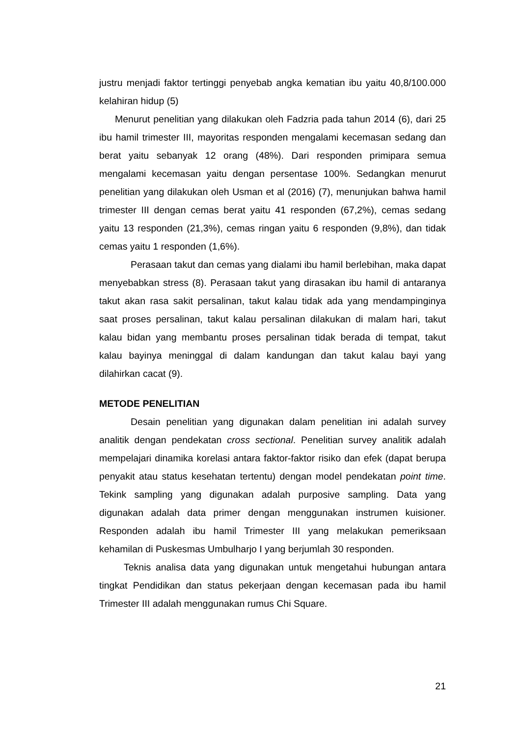justru menjadi faktor tertinggi penyebab angka kematian ibu yaitu 40,8/100.000 kelahiran hidup (5)
Menurut penelitian yang dilakukan oleh Fadzria pada tahun 2014 (6), dari 25 ibu hamil trimester III, mayoritas responden mengalami kecemasan sedang dan berat yaitu sebanyak 12 orang (48%). Dari responden primipara semua mengalami kecemasan yaitu dengan persentase 100%. Sedangkan menurut penelitian yang dilakukan oleh Usman et al (2016) (7), menunjukan bahwa hamil trimester III dengan cemas berat yaitu 41 responden (67,2%), cemas sedang yaitu 13 responden (21,3%), cemas ringan yaitu 6 responden (9,8%), dan tidak cemas yaitu 1 responden (1,6%).
Perasaan takut dan cemas yang dialami ibu hamil berlebihan, maka dapat menyebabkan stress (8). Perasaan takut yang dirasakan ibu hamil di antaranya takut akan rasa sakit persalinan, takut kalau tidak ada yang mendampinginya saat proses persalinan, takut kalau persalinan dilakukan di malam hari, takut kalau bidan yang membantu proses persalinan tidak berada di tempat, takut kalau bayinya meninggal di dalam kandungan dan takut kalau bayi yang dilahirkan cacat (9).
METODE PENELITIAN
Desain penelitian yang digunakan dalam penelitian ini adalah survey analitik dengan pendekatan cross sectional. Penelitian survey analitik adalah mempelajari dinamika korelasi antara faktor-faktor risiko dan efek (dapat berupa penyakit atau status kesehatan tertentu) dengan model pendekatan point time. Tekink sampling yang digunakan adalah purposive sampling. Data yang digunakan adalah data primer dengan menggunakan instrumen kuisioner. Responden adalah ibu hamil Trimester III yang melakukan pemeriksaan kehamilan di Puskesmas Umbulharjo I yang berjumlah 30 responden.
Teknis analisa data yang digunakan untuk mengetahui hubungan antara tingkat Pendidikan dan status pekerjaan dengan kecemasan pada ibu hamil Trimester III adalah menggunakan rumus Chi Square.
21